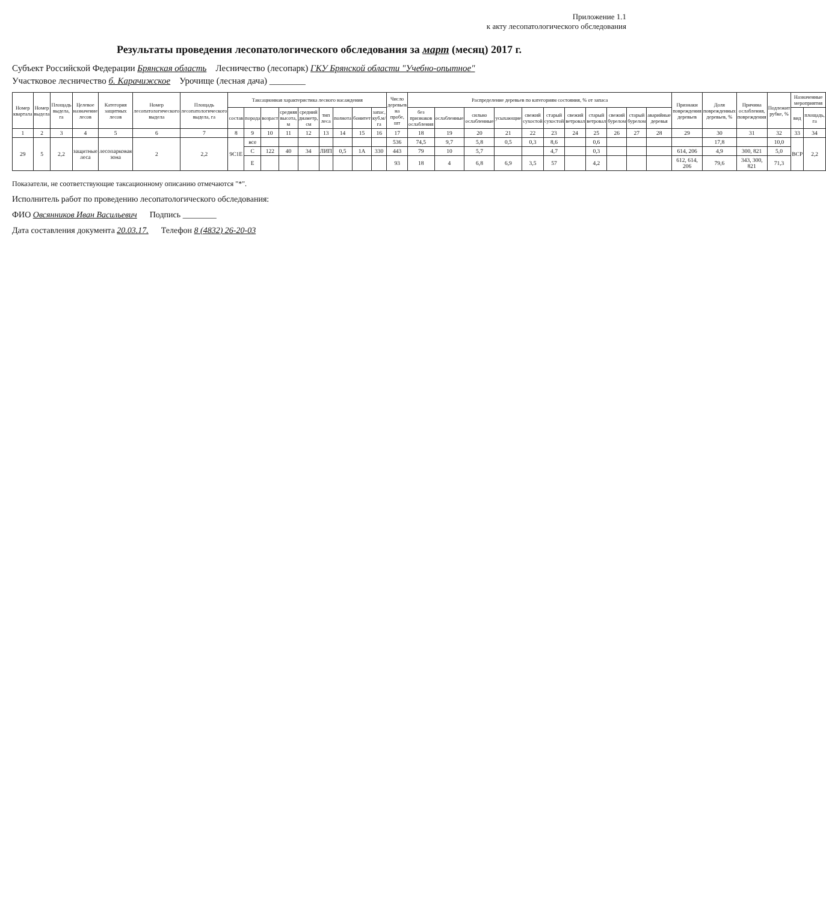Приложение 1.1
к акту лесопатологического обследования
Результаты проведения лесопатологического обследования за март (месяц) 2017 г.
Субъект Российской Федерации Брянская область Лесничество (лесопарк) ГКУ Брянской области "Учебно-опытное"
Участковое лесничество б. Карачижское Урочище (лесная дача) ________
| Номер квартала | Номер выдела | Площадь выдела, га | Целевое назначение лесов | Категория защитных лесов | Номер лесопатологического выдела | Площадь лесопатологического выдела, га | Таксационная характеристика лесного насаждения | | | | | | | | | Число деревьев на пробе, шт | Распределение деревьев по категориям состояния, % от запаса | | | | | | | | | | | Признаки повреждения деревьев | Доля поврежденных деревьев, % | Причина ослабления, повреждения | Подлежит рубке, % | Назначенные мероприятия | |
| --- | --- | --- | --- | --- | --- | --- | --- | --- | --- | --- | --- | --- | --- | --- | --- | --- | --- | --- | --- | --- | --- | --- | --- | --- | --- | --- | --- | --- | --- | --- | --- | --- | --- |
| | | | | | | | состав | порода | возраст | средняя высота, м | средний диаметр, см | тип леса | полнота | бонитет | запас, куб.м/га | | без признаков ослабления | ослабленные | сильно ослабленные | усыхающие | свежий сухостой | старый сухостой | свежий ветровал | старый ветровал | свежий бурелом | старый бурелом | аварийные деревья | | | | | вид | площадь, га |
| 1 | 2 | 3 | 4 | 5 | 6 | 7 | 8 | 9 | 10 | 11 | 12 | 13 | 14 | 15 | 16 | 17 | 18 | 19 | 20 | 21 | 22 | 23 | 24 | 25 | 26 | 27 | 28 | 29 | 30 | 31 | 32 | 33 | 34 |
| 29 | 5 | 2,2 | защитные леса | лесопарковая зона | 2 | 2,2 | 9С1Е | все | | | | | | | | 536 | 74,5 | 9,7 | 5,8 | 0,5 | 0,3 | 8,6 | | 0,6 | | | | | 17,8 | | 10,0 | ВСР | 2,2 |
| | | | | | | | | С | 122 | 40 | 34 | ЛИП | 0,5 | 1А | 330 | 443 | 79 | 10 | 5,7 | | | 4,7 | | 0,3 | | | | 614, 206 | 4,9 | 300, 821 | 5,0 | | |
| | | | | | | | | Е | | | | | | | | 93 | 18 | 4 | 6,8 | 6,9 | 3,5 | 57 | | 4,2 | | | | 612, 614, 206 | 79,6 | 343, 300, 821 | 71,3 | | |
Показатели, не соответствующие таксационному описанию отмечаются "*".
Исполнитель работ по проведению лесопатологического обследования:
ФИО Овсянников Иван Васильевич Подпись ________
Дата составления документа 20.03.17. Телефон 8 (4832) 26-20-03